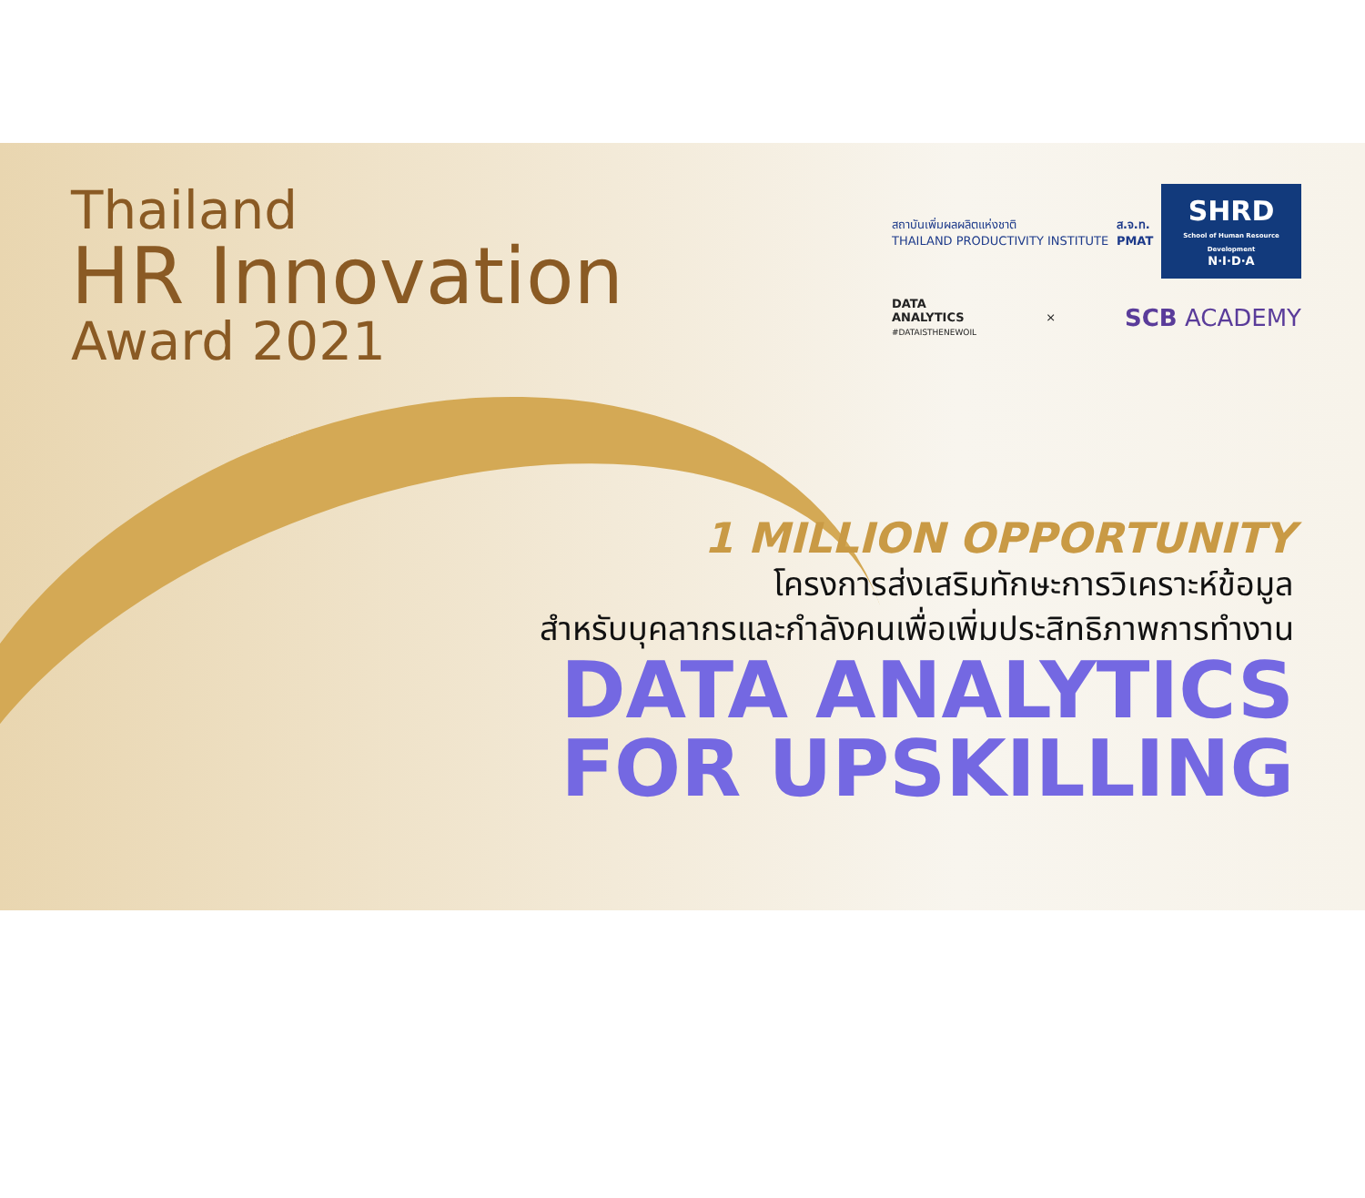Thailand
HR Innovation
Award 2021
สถาบันเพิ่มผลผลิตแห่งชาติ
THAILAND PRODUCTIVITY INSTITUTE
ส.จ.ท.
PMAT
SHRD
School of Human Resource Development
N·I·D·A
DATA
ANALYTICS
#DATAISTHENEWOIL
×
SCB ACADEMY
1 MILLION OPPORTUNITY
โครงการส่งเสริมทักษะการวิเคราะห์ข้อมูล
สำหรับบุคลากรและกำลังคนเพื่อเพิ่มประสิทธิภาพการทำงาน
DATA ANALYTICS
FOR UPSKILLING